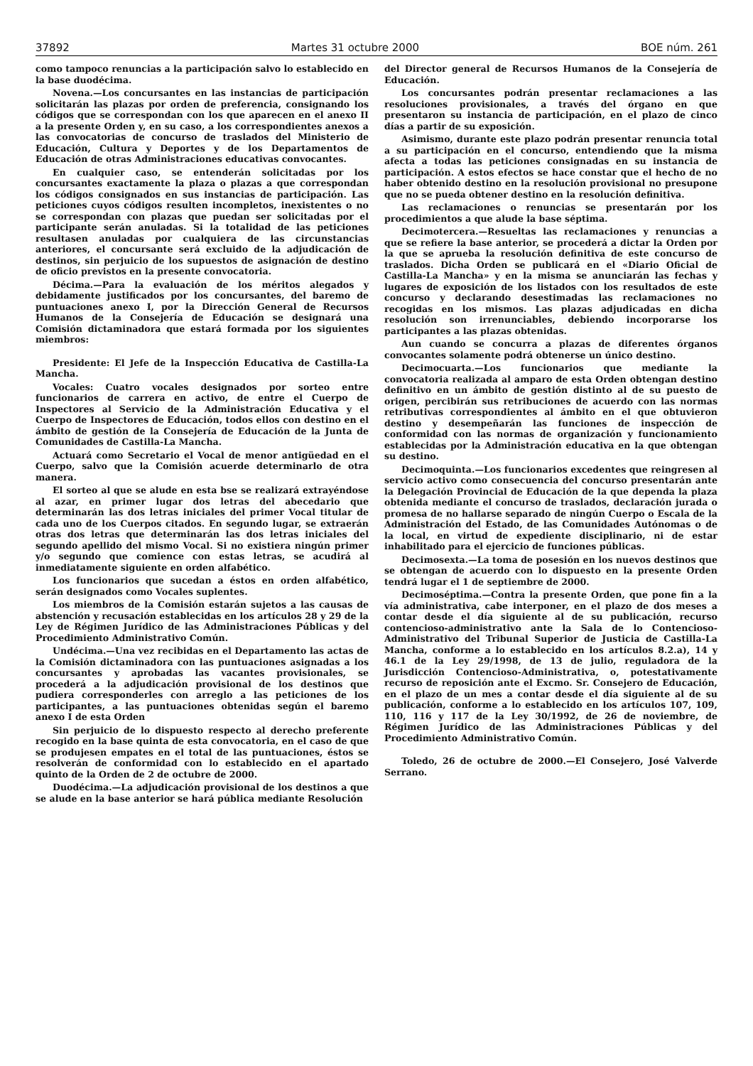37892 Martes 31 octubre 2000 BOE núm. 261
como tampoco renuncias a la participación salvo lo establecido en la base duodécima.
Novena.—Los concursantes en las instancias de participación solicitarán las plazas por orden de preferencia, consignando los códigos que se correspondan con los que aparecen en el anexo II a la presente Orden y, en su caso, a los correspondientes anexos a las convocatorias de concurso de traslados del Ministerio de Educación, Cultura y Deportes y de los Departamentos de Educación de otras Administraciones educativas convocantes.
En cualquier caso, se entenderán solicitadas por los concursantes exactamente la plaza o plazas a que correspondan los códigos consignados en sus instancias de participación. Las peticiones cuyos códigos resulten incompletos, inexistentes o no se correspondan con plazas que puedan ser solicitadas por el participante serán anuladas. Si la totalidad de las peticiones resultasen anuladas por cualquiera de las circunstancias anteriores, el concursante será excluido de la adjudicación de destinos, sin perjuicio de los supuestos de asignación de destino de oficio previstos en la presente convocatoria.
Décima.—Para la evaluación de los méritos alegados y debidamente justificados por los concursantes, del baremo de puntuaciones anexo I, por la Dirección General de Recursos Humanos de la Consejería de Educación se designará una Comisión dictaminadora que estará formada por los siguientes miembros:
Presidente: El Jefe de la Inspección Educativa de Castilla-La Mancha.
Vocales: Cuatro vocales designados por sorteo entre funcionarios de carrera en activo, de entre el Cuerpo de Inspectores al Servicio de la Administración Educativa y el Cuerpo de Inspectores de Educación, todos ellos con destino en el ámbito de gestión de la Consejería de Educación de la Junta de Comunidades de Castilla-La Mancha.
Actuará como Secretario el Vocal de menor antigüedad en el Cuerpo, salvo que la Comisión acuerde determinarlo de otra manera.
El sorteo al que se alude en esta bse se realizará extrayéndose al azar, en primer lugar dos letras del abecedario que determinarán las dos letras iniciales del primer Vocal titular de cada uno de los Cuerpos citados. En segundo lugar, se extraerán otras dos letras que determinarán las dos letras iniciales del segundo apellido del mismo Vocal. Si no existiera ningún primer y/o segundo que comience con estas letras, se acudirá al inmediatamente siguiente en orden alfabético.
Los funcionarios que sucedan a éstos en orden alfabético, serán designados como Vocales suplentes.
Los miembros de la Comisión estarán sujetos a las causas de abstención y recusación establecidas en los artículos 28 y 29 de la Ley de Régimen Jurídico de las Administraciones Públicas y del Procedimiento Administrativo Común.
Undécima.—Una vez recibidas en el Departamento las actas de la Comisión dictaminadora con las puntuaciones asignadas a los concursantes y aprobadas las vacantes provisionales, se procederá a la adjudicación provisional de los destinos que pudiera corresponderles con arreglo a las peticiones de los participantes, a las puntuaciones obtenidas según el baremo anexo I de esta Orden
Sin perjuicio de lo dispuesto respecto al derecho preferente recogido en la base quinta de esta convocatoria, en el caso de que se produjesen empates en el total de las puntuaciones, éstos se resolverán de conformidad con lo establecido en el apartado quinto de la Orden de 2 de octubre de 2000.
Duodécima.—La adjudicación provisional de los destinos a que se alude en la base anterior se hará pública mediante Resolución
del Director general de Recursos Humanos de la Consejería de Educación.
Los concursantes podrán presentar reclamaciones a las resoluciones provisionales, a través del órgano en que presentaron su instancia de participación, en el plazo de cinco días a partir de su exposición.
Asimismo, durante este plazo podrán presentar renuncia total a su participación en el concurso, entendiendo que la misma afecta a todas las peticiones consignadas en su instancia de participación. A estos efectos se hace constar que el hecho de no haber obtenido destino en la resolución provisional no presupone que no se pueda obtener destino en la resolución definitiva.
Las reclamaciones o renuncias se presentarán por los procedimientos a que alude la base séptima.
Decimotercera.—Resueltas las reclamaciones y renuncias a que se refiere la base anterior, se procederá a dictar la Orden por la que se aprueba la resolución definitiva de este concurso de traslados. Dicha Orden se publicará en el «Diario Oficial de Castilla-La Mancha» y en la misma se anunciarán las fechas y lugares de exposición de los listados con los resultados de este concurso y declarando desestimadas las reclamaciones no recogidas en los mismos. Las plazas adjudicadas en dicha resolución son irrenunciables, debiendo incorporarse los participantes a las plazas obtenidas.
Aun cuando se concurra a plazas de diferentes órganos convocantes solamente podrá obtenerse un único destino.
Decimocuarta.—Los funcionarios que mediante la convocatoria realizada al amparo de esta Orden obtengan destino definitivo en un ámbito de gestión distinto al de su puesto de origen, percibirán sus retribuciones de acuerdo con las normas retributivas correspondientes al ámbito en el que obtuvieron destino y desempeñarán las funciones de inspección de conformidad con las normas de organización y funcionamiento establecidas por la Administración educativa en la que obtengan su destino.
Decimoquinta.—Los funcionarios excedentes que reingresen al servicio activo como consecuencia del concurso presentarán ante la Delegación Provincial de Educación de la que dependa la plaza obtenida mediante el concurso de traslados, declaración jurada o promesa de no hallarse separado de ningún Cuerpo o Escala de la Administración del Estado, de las Comunidades Autónomas o de la local, en virtud de expediente disciplinario, ni de estar inhabilitado para el ejercicio de funciones públicas.
Decimosexta.—La toma de posesión en los nuevos destinos que se obtengan de acuerdo con lo dispuesto en la presente Orden tendrá lugar el 1 de septiembre de 2000.
Decimoséptima.—Contra la presente Orden, que pone fin a la vía administrativa, cabe interponer, en el plazo de dos meses a contar desde el día siguiente al de su publicación, recurso contencioso-administrativo ante la Sala de lo Contencioso-Administrativo del Tribunal Superior de Justicia de Castilla-La Mancha, conforme a lo establecido en los artículos 8.2.a), 14 y 46.1 de la Ley 29/1998, de 13 de julio, reguladora de la Jurisdicción Contencioso-Administrativa, o, potestativamente recurso de reposición ante el Excmo. Sr. Consejero de Educación, en el plazo de un mes a contar desde el día siguiente al de su publicación, conforme a lo establecido en los artículos 107, 109, 110, 116 y 117 de la Ley 30/1992, de 26 de noviembre, de Régimen Jurídico de las Administraciones Públicas y del Procedimiento Administrativo Común.
Toledo, 26 de octubre de 2000.—El Consejero, José Valverde Serrano.